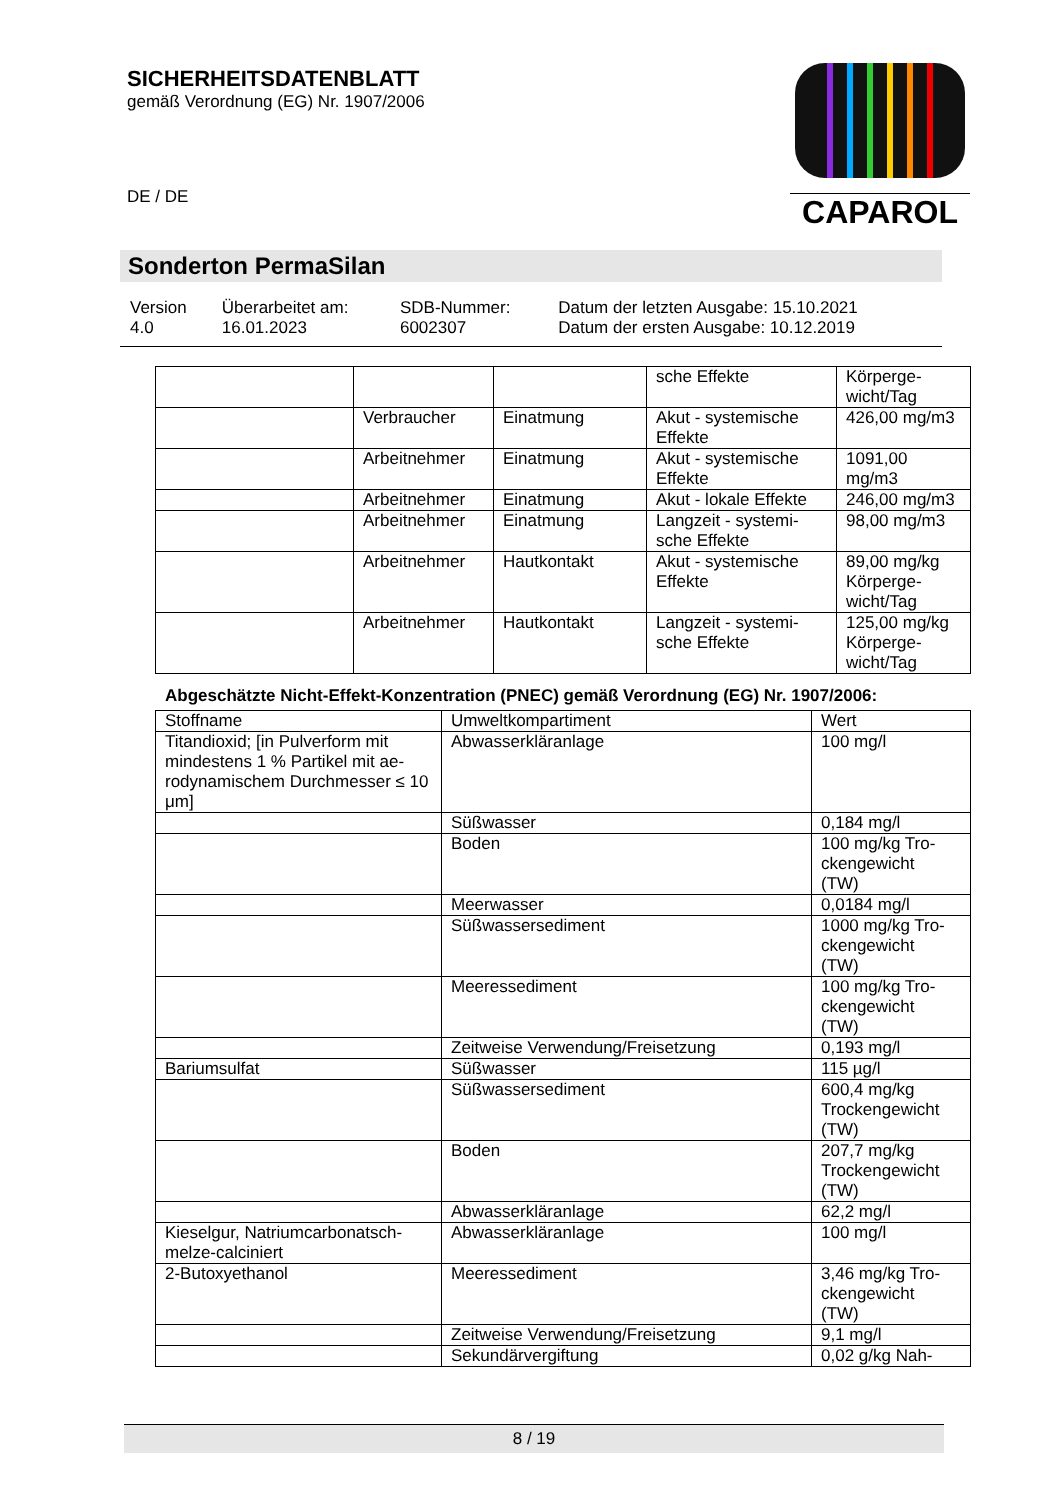SICHERHEITSDATENBLATT
gemäß Verordnung (EG) Nr. 1907/2006
DE / DE
CAPAROL
Sonderton PermaSilan
| Version 4.0 | Überarbeitet am: 16.01.2023 | SDB-Nummer: 6002307 | Datum der letzten Ausgabe: 15.10.2021 Datum der ersten Ausgabe: 10.12.2019 |
| | | | sche Effekte | Körperge- wicht/Tag |
| | Verbraucher | Einatmung | Akut - systemische Effekte | 426,00 mg/m3 |
| | Arbeitnehmer | Einatmung | Akut - systemische Effekte | 1091,00 mg/m3 |
| | Arbeitnehmer | Einatmung | Akut - lokale Effekte | 246,00 mg/m3 |
| | Arbeitnehmer | Einatmung | Langzeit - systemi- sche Effekte | 98,00 mg/m3 |
| | Arbeitnehmer | Hautkontakt | Akut - systemische Effekte | 89,00 mg/kg Körperge- wicht/Tag |
| | Arbeitnehmer | Hautkontakt | Langzeit - systemi- sche Effekte | 125,00 mg/kg Körperge- wicht/Tag |
Abgeschätzte Nicht-Effekt-Konzentration (PNEC) gemäß Verordnung (EG) Nr. 1907/2006:
| Stoffname | Umweltkompartiment | Wert |
| --- | --- | --- |
| Titandioxid; [in Pulverform mit mindestens 1 % Partikel mit ae-rodynamischem Durchmesser ≤ 10 μm] | Abwasserkläranlage | 100 mg/l |
| | Süßwasser | 0,184 mg/l |
| | Boden | 100 mg/kg Tro- ckengewicht (TW) |
| | Meerwasser | 0,0184 mg/l |
| | Süßwassersediment | 1000 mg/kg Tro- ckengewicht (TW) |
| | Meeressediment | 100 mg/kg Tro- ckengewicht (TW) |
| | Zeitweise Verwendung/Freisetzung | 0,193 mg/l |
| Bariumsulfat | Süßwasser | 115 µg/l |
| | Süßwassersediment | 600,4 mg/kg Trockengewicht (TW) |
| | Boden | 207,7 mg/kg Trockengewicht (TW) |
| | Abwasserkläranlage | 62,2 mg/l |
| Kieselgur, Natriumcarbonatsch- melze-calciniert | Abwasserkläranlage | 100 mg/l |
| 2-Butoxyethanol | Meeressediment | 3,46 mg/kg Tro- ckengewicht (TW) |
| | Zeitweise Verwendung/Freisetzung | 9,1 mg/l |
| | Sekundärvergiftung | 0,02 g/kg Nah- |
8 / 19